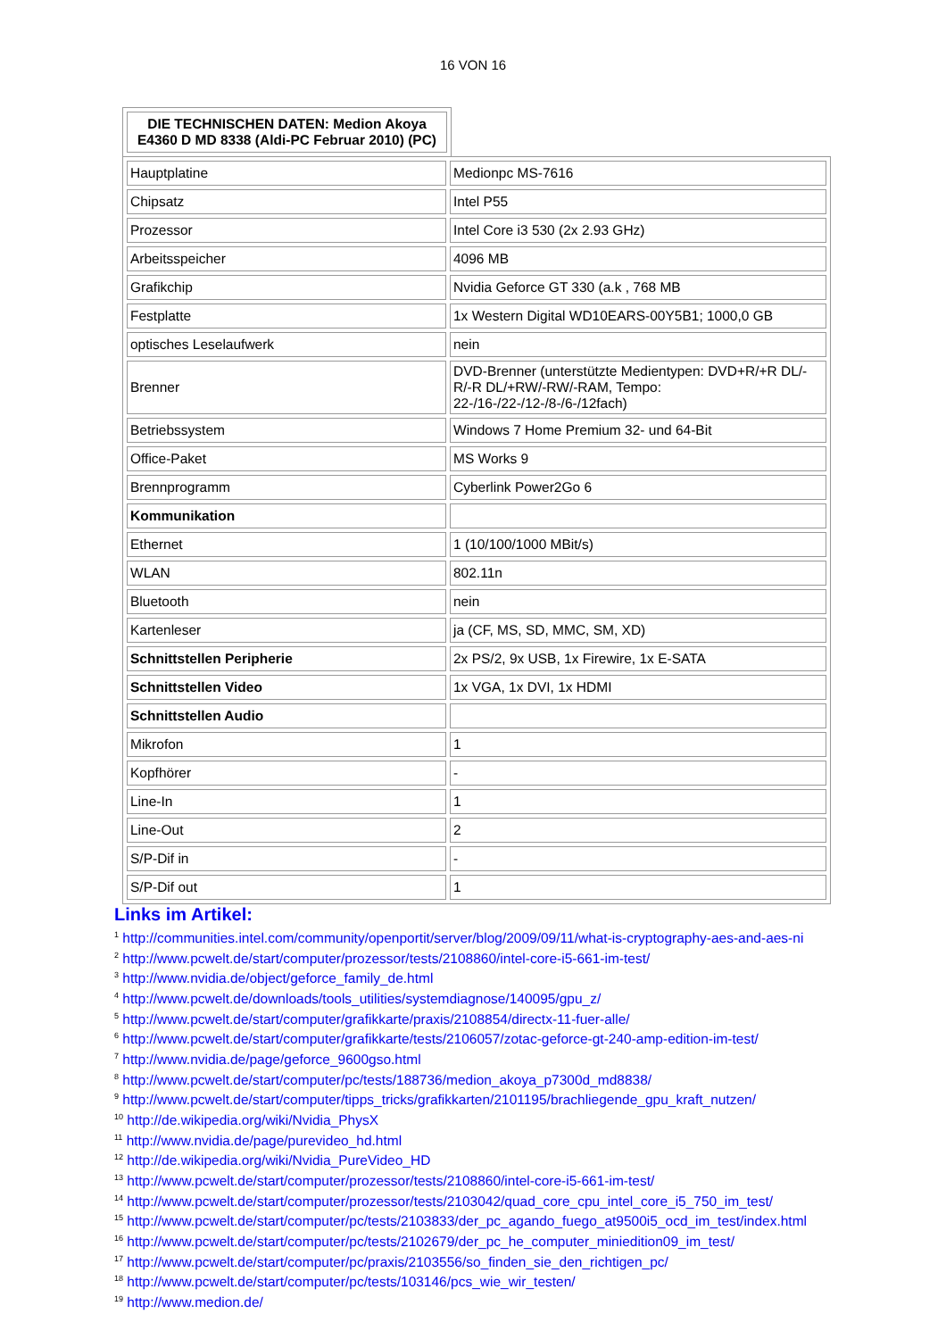16 VON 16
DIE TECHNISCHEN DATEN: Medion Akoya E4360 D MD 8338 (Aldi-PC Februar 2010) (PC)
| Hauptplatine | Medionpc MS-7616 |
| Chipsatz | Intel P55 |
| Prozessor | Intel Core i3 530 (2x 2.93 GHz) |
| Arbeitsspeicher | 4096 MB |
| Grafikchip | Nvidia Geforce GT 330 (a.k , 768 MB |
| Festplatte | 1x Western Digital WD10EARS-00Y5B1; 1000,0 GB |
| optisches Leselaufwerk | nein |
| Brenner | DVD-Brenner (unterstützte Medientypen: DVD+R/+R DL/-R/-R DL/+RW/-RW/-RAM, Tempo: 22-/16-/22-/12-/8-/6-/12fach) |
| Betriebssystem | Windows 7 Home Premium 32- und 64-Bit |
| Office-Paket | MS Works 9 |
| Brennprogramm | Cyberlink Power2Go 6 |
| Kommunikation | |
| Ethernet | 1 (10/100/1000 MBit/s) |
| WLAN | 802.11n |
| Bluetooth | nein |
| Kartenleser | ja (CF, MS, SD, MMC, SM, XD) |
| Schnittstellen Peripherie | 2x PS/2, 9x USB, 1x Firewire, 1x E-SATA |
| Schnittstellen Video | 1x VGA, 1x DVI, 1x HDMI |
| Schnittstellen Audio | |
| Mikrofon | 1 |
| Kopfhörer | - |
| Line-In | 1 |
| Line-Out | 2 |
| S/P-Dif in | - |
| S/P-Dif out | 1 |
Links im Artikel:
<sup>1</sup> http://communities.intel.com/community/openportit/server/blog/2009/09/11/what-is-cryptography-aes-and-aes-ni
<sup>2</sup> http://www.pcwelt.de/start/computer/prozessor/tests/2108860/intel-core-i5-661-im-test/
<sup>3</sup> http://www.nvidia.de/object/geforce_family_de.html
<sup>4</sup> http://www.pcwelt.de/downloads/tools_utilities/systemdiagnose/140095/gpu_z/
<sup>5</sup> http://www.pcwelt.de/start/computer/grafikkarte/praxis/2108854/directx-11-fuer-alle/
<sup>6</sup> http://www.pcwelt.de/start/computer/grafikkarte/tests/2106057/zotac-geforce-gt-240-amp-edition-im-test/
<sup>7</sup> http://www.nvidia.de/page/geforce_9600gso.html
<sup>8</sup> http://www.pcwelt.de/start/computer/pc/tests/188736/medion_akoya_p7300d_md8838/
<sup>9</sup> http://www.pcwelt.de/start/computer/tipps_tricks/grafikkarten/2101195/brachliegende_gpu_kraft_nutzen/
<sup>10</sup> http://de.wikipedia.org/wiki/Nvidia_PhysX
<sup>11</sup> http://www.nvidia.de/page/purevideo_hd.html
<sup>12</sup> http://de.wikipedia.org/wiki/Nvidia_PureVideo_HD
<sup>13</sup> http://www.pcwelt.de/start/computer/prozessor/tests/2108860/intel-core-i5-661-im-test/
<sup>14</sup> http://www.pcwelt.de/start/computer/prozessor/tests/2103042/quad_core_cpu_intel_core_i5_750_im_test/
<sup>15</sup> http://www.pcwelt.de/start/computer/pc/tests/2103833/der_pc_agando_fuego_at9500i5_ocd_im_test/index.html
<sup>16</sup> http://www.pcwelt.de/start/computer/pc/tests/2102679/der_pc_he_computer_miniedition09_im_test/
<sup>17</sup> http://www.pcwelt.de/start/computer/pc/praxis/2103556/so_finden_sie_den_richtigen_pc/
<sup>18</sup> http://www.pcwelt.de/start/computer/pc/tests/103146/pcs_wie_wir_testen/
<sup>19</sup> http://www.medion.de/